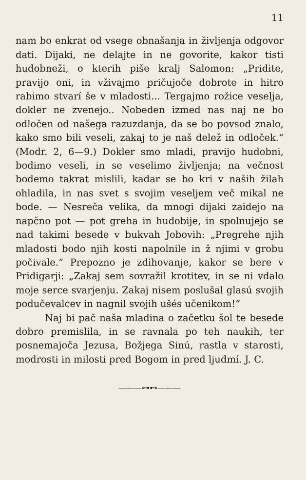11
nam bo enkrat od vsege obnašanja in življenja odgovor dati. Dijaki, ne delajte in ne govorite, kakor tisti hudobneži, o kterih piše kralj Salomon: „Pridite, pravijo oni, in vživajmo pričujoče dobrote in hitro rabimo stvarí še v mladosti... Tergajmo rožice veselja, dokler ne zvenejo.. Nobeden izmed nas naj ne bo odločen od našega razuzdanja, da se bo povsod znalo, kako smo bili veseli, zakaj to je naš delež in odloček.“ (Modr. 2, 6—9.) Dokler smo mladi, pravijo hudobni, bodimo veseli, in se veselimo življenja; na večnost bodemo takrat mislili, kadar se bo kri v naših žilah ohladila, in nas svet s svojim veseljem več mikal ne bode. — Nesreča velika, da mnogi dijaki zaidejo na napčno pot — pot greha in hudobije, in spolnujejo se nad takimi besede v bukvah Jobovih: „Pregrehe njih mladosti bodo njih kosti napolnile in ž njimi v grobu počivale.“ Prepozno je zdihovanje, kakor se bere v Pridigarji: „Zakaj sem sovražil krotitev, in se ni vdalo moje serce svarjenju. Zakaj nisem poslušal glasú svojih podučevalcev in nagnil svojih ušés učenikom!“
Naj bi pač naša mladina o začetku šol te besede dobro premislila, in se ravnala po teh naukih, ter posnemajoča Jezusa, Božjega Sinú, rastla v starosti, modrosti in milosti pred Bogom in pred ljudmí. J. C.
———⊶⊷———